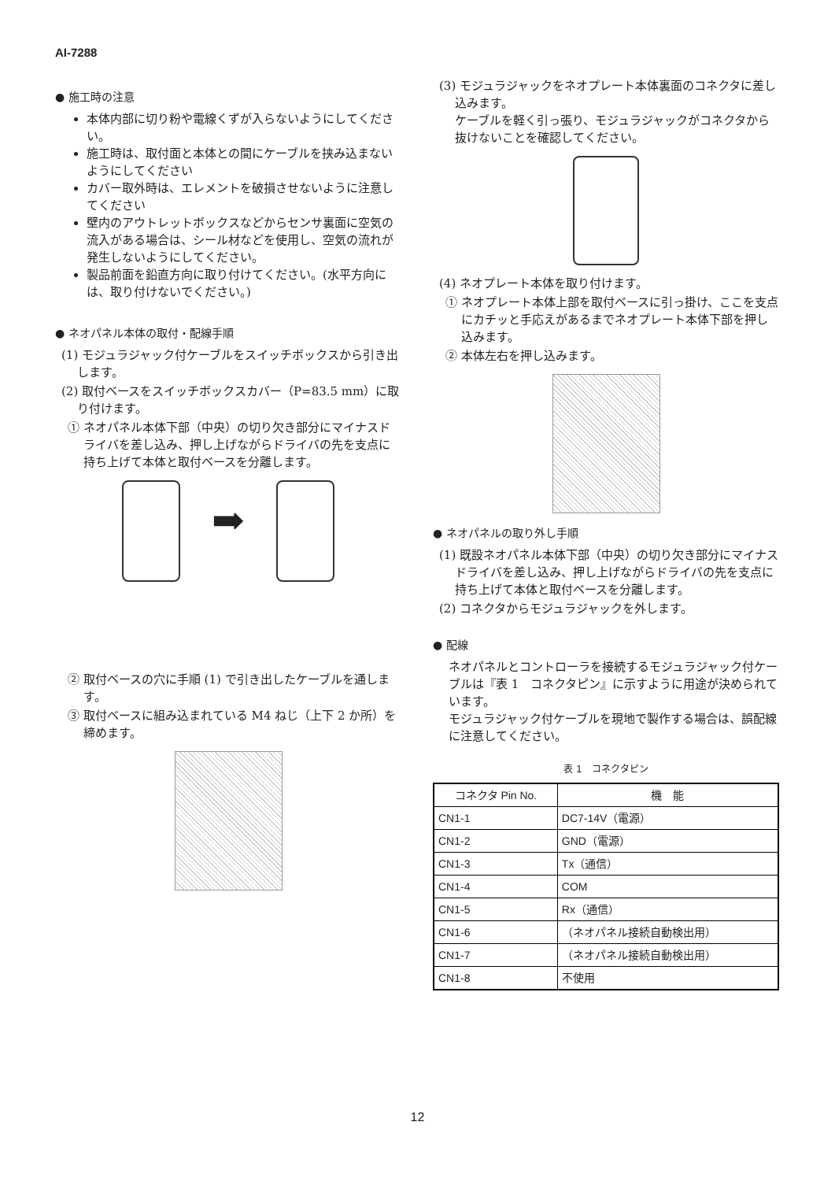AI-7288
● 施工時の注意
本体内部に切り粉や電線くずが入らないようにしてください。
施工時は、取付面と本体との間にケーブルを挟み込まないようにしてください
カバー取外時は、エレメントを破損させないように注意してください
壁内のアウトレットボックスなどからセンサ裏面に空気の流入がある場合は、シール材などを使用し、空気の流れが発生しないようにしてください。
製品前面を鉛直方向に取り付けてください。(水平方向には、取り付けないでください。)
● ネオパネル本体の取付・配線手順
(1) モジュラジャック付ケーブルをスイッチボックスから引き出します。
(2) 取付ベースをスイッチボックスカバー（P=83.5 mm）に取り付けます。
① ネオパネル本体下部（中央）の切り欠き部分にマイナスドライバを差し込み、押し上げながらドライバの先を支点に持ち上げて本体と取付ベースを分離します。
➡
② 取付ベースの穴に手順 (1) で引き出したケーブルを通します。
③ 取付ベースに組み込まれている M4 ねじ（上下 2 か所）を締めます。
(3) モジュラジャックをネオプレート本体裏面のコネクタに差し込みます。
ケーブルを軽く引っ張り、モジュラジャックがコネクタから抜けないことを確認してください。
(4) ネオプレート本体を取り付けます。
① ネオプレート本体上部を取付ベースに引っ掛け、ここを支点にカチッと手応えがあるまでネオプレート本体下部を押し込みます。
② 本体左右を押し込みます。
● ネオパネルの取り外し手順
(1) 既設ネオパネル本体下部（中央）の切り欠き部分にマイナスドライバを差し込み、押し上げながらドライバの先を支点に持ち上げて本体と取付ベースを分離します。
(2) コネクタからモジュラジャックを外します。
● 配線
ネオパネルとコントローラを接続するモジュラジャック付ケーブルは『表 1　コネクタピン』に示すように用途が決められています。
モジュラジャック付ケーブルを現地で製作する場合は、誤配線に注意してください。
表 1　コネクタピン
| コネクタ Pin No. | 機 能 |
| --- | --- |
| CN1-1 | DC7-14V（電源） |
| CN1-2 | GND（電源） |
| CN1-3 | Tx（通信） |
| CN1-4 | COM |
| CN1-5 | Rx（通信） |
| CN1-6 | （ネオパネル接続自動検出用） |
| CN1-7 | （ネオパネル接続自動検出用） |
| CN1-8 | 不使用 |
12